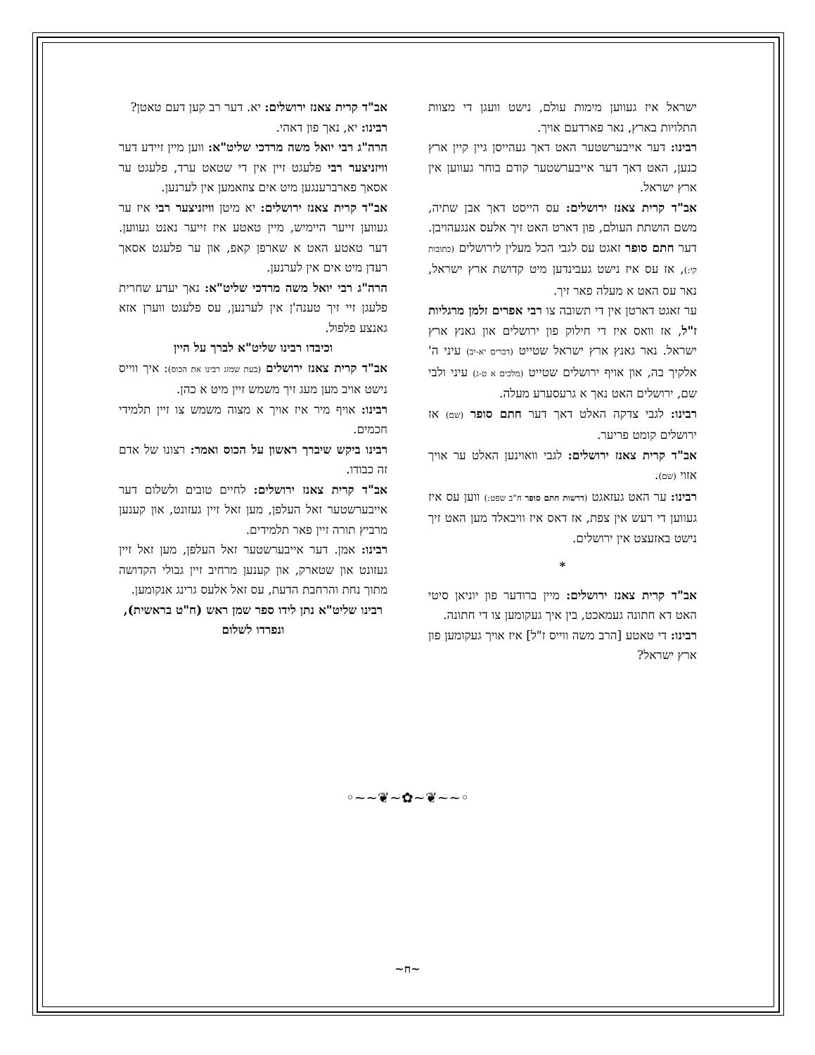ישראל איז געווען מימות עולם, נישט וועגן די מצוות התלויות בארץ, נאר פארדעם אויך.
רבינו: דער אייבערשטער האט דאך געהייסן גיין קיין ארץ כנען, האט דאך דער אייבערשטער קודם בוחר געווען אין ארץ ישראל.
אב"ד קרית צאנז ירושלים: עס הייסט דאך אבן שתיה, משם הושתת העולם, פון דארט האט זיך אלעס אנגעהויבן. דער חתם סופר זאגט עס לגבי הכל מעלין לירושלים (כתובות קי:), אז עס איז נישט געבינדען מיט קדושת ארץ ישראל, נאר עס האט א מעלה פאר זיך.
ער זאגט דארטן אין די תשובה צו רבי אפרים זלמן מרגליות ז"ל, אז וואס איז די חילוק פון ירושלים און גאנץ ארץ ישראל. נאר גאנץ ארץ ישראל שטייט (דברים יא-יב) עיני ה' אלקיך בה, און אויף ירושלים שטייט (מלכים א ט-ג) עיני ולבי שם, ירושלים האט נאך א גרעסערע מעלה.
רבינו: לגבי צדקה האלט דאך דער חתם סופר (שם) אז ירושלים קומט פריער.
אב"ד קרית צאנז ירושלים: לגבי וואוינען האלט ער אויך אזוי (שם).
רבינו: ער האט געזאגט (דרשות חתם סופר ח"ב שפט:) ווען עס איז געווען די רעש אין צפת, אז דאס איז וויבאלד מען האט זיך נישט באזעצט אין ירושלים.
*
אב"ד קרית צאנז ירושלים: מיין ברודער פון יוניאן סיטי האט דא חתונה געמאכט, בין איך געקומען צו די חתונה.
רבינו: די טאטע [הרב משה ווייס ז"ל] איז אויך געקומען פון ארץ ישראל?
אב"ד קרית צאנז ירושלים: יא. דער רב קען דעם טאטן?
רבינו: יא, נאך פון דאהי.
הרה"ג רבי יואל משה מרדכי שליט"א: ווען מיין זיידע דער וויזניצער רבי פלעגט זיין אין די שטאט ערד, פלעגט ער אסאך פארברענגען מיט אים צוזאמען אין לערנען.
אב"ד קרית צאנז ירושלים: יא מיטן וויזניצער רבי איז ער געווען זייער היימיש, מיין טאטע איז זייער נאנט געווען. דער טאטע האט א שארפן קאפ, און ער פלעגט אסאך רעדן מיט אים אין לערנען.
הרה"ג רבי יואל משה מרדכי שליט"א: נאך יעדע שחרית פלעגן זיי זיך טענה'ן אין לערנען, עס פלעגט ווערן אזא גאנצע פלפול.
וכיבדו רבינו שליט"א לברך על היין
אב"ד קרית צאנז ירושלים (בעת שמזג רבינו את הכוס): איך ווייס נישט אויב מען מעג זיך משמש זיין מיט א כהן.
רבינו: אויף מיר איז אויך א מצוה משמש צו זיין תלמידי חכמים.
רבינו ביקש שיברך ראשון על הכוס ואמר: רצונו של אדם זה כבודו.
אב"ד קרית צאנז ירושלים: לחיים טובים ולשלום דער אייבערשטער זאל העלפן, מען זאל זיין געזונט, און קענען מרביץ תורה זיין פאר תלמידים.
רבינו: אמן. דער אייבערשטער זאל העלפן, מען זאל זיין געזונט און שטארק, און קענען מרחיב זיין גבולי הקדושה מתוך נחת והרחבת הדעת, עס זאל אלעס גרינג אנקומען.
רבינו שליט"א נתן לידו ספר שמן ראש (ח"ט בראשית), ונפרדו לשלום
◦~~❦~✿~❦~~◦
~ח~